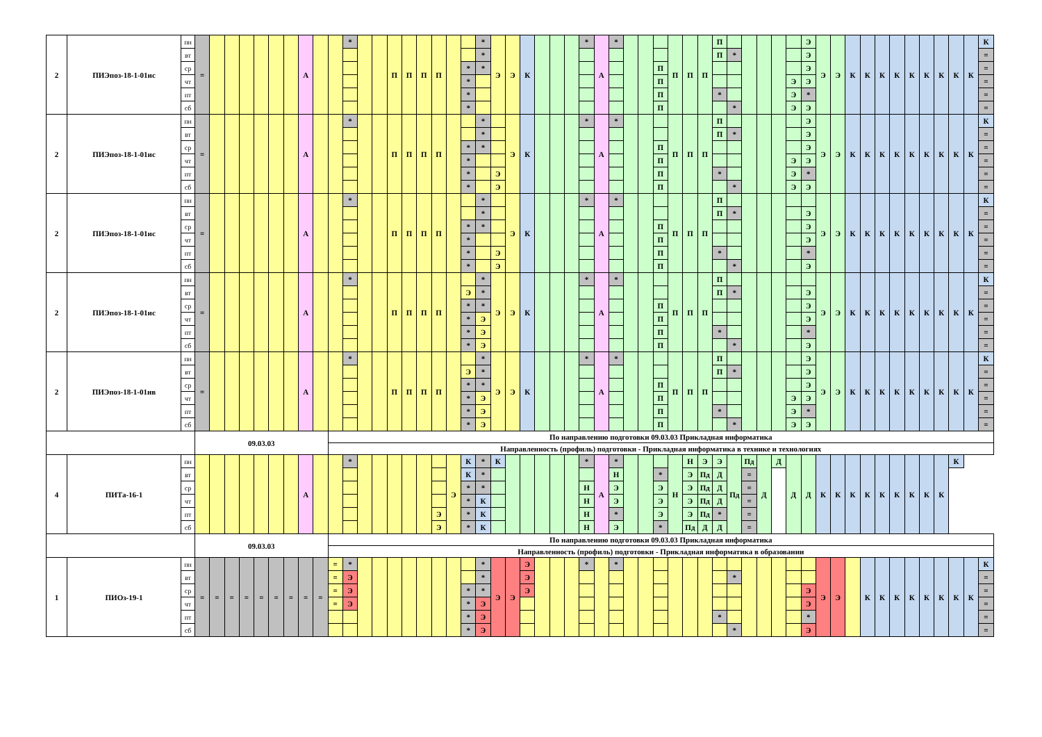| 2 | ПИЭпоз-18-1-01ис | пн | = | | | | | | | А | | | * | | | П | П | П | П | | | * | Э | Э | К | | | | * | А | * | | | | П | П | П | П | | | | | | Э | Э | Э | К | К | К | К | К | К | К | К | К | К |
| | | вт | | | | | | | | | | | | | | | | | | | | * | | | | | | | | | | | | | | | | П | * | | | | | Э | | | | | | | | | | | | = |
| | | ср | | | | | | | | | | | | | | | | | | | * | * | | | | | | | | | | | | П | | | | | | | | | | Э | | | | | | | | | | | | = |
| | | чт | | | | | | | | | | | | | | | | | | | * | | | | | | | | | | | | | П | | | | | | | | | Э | Э | | | | | | | | | | | | = |
| | | пт | | | | | | | | | | | | | | | | | | | * | | | | | | | | | | | | | П | | | | * | | | | | Э | * | | | | | | | | | | | | = |
| | | сб | | | | | | | | | | | | | | | | | | | * | | | | | | | | | | | | | П | | | | | * | | | | Э | Э | | | | | | | | | | | | = |
| 2 | ПИЭпоз-18-1-01ис | пн | = | | | | | | | А | | | * | | | П | П | П | П | | | * | | Э | К | | | | * | А | * | | | | П | П | П | П | | | | | | Э | Э | Э | К | К | К | К | К | К | К | К | К | К |
| | | вт | | | | | | | | | | | | | | | | | | | | * | | | | | | | | | | | | | | | | П | * | | | | | Э | | | | | | | | | | | | = |
| | | ср | | | | | | | | | | | | | | | | | | | * | * | | | | | | | | | | | | П | | | | | | | | | | Э | | | | | | | | | | | | = |
| | | чт | | | | | | | | | | | | | | | | | | | * | | | | | | | | | | | | | П | | | | | | | | | Э | Э | | | | | | | | | | | | = |
| | | пт | | | | | | | | | | | | | | | | | | | * | | Э | | | | | | | | | | | П | | | | * | | | | | Э | * | | | | | | | | | | | | = |
| | | сб | | | | | | | | | | | | | | | | | | | * | | Э | | | | | | | | | | | П | | | | | * | | | | Э | Э | | | | | | | | | | | | = |
| 2 | ПИЭпоз-18-1-01ис | пн | = | | | | | | | А | | | * | | | П | П | П | П | | | * | | Э | К | | | | * | А | * | | | | П | П | П | П | | | | | | | Э | Э | К | К | К | К | К | К | К | К | К | К |
| | | вт | | | | | | | | | | | | | | | | | | | | * | | | | | | | | | | | | | | | | П | * | | | | | Э | | | | | | | | | | | | = |
| | | ср | | | | | | | | | | | | | | | | | | | * | * | | | | | | | | | | | | П | | | | | | | | | | Э | | | | | | | | | | | | = |
| | | чт | | | | | | | | | | | | | | | | | | | * | | | | | | | | | | | | | П | | | | | | | | | | Э | | | | | | | | | | | | = |
| | | пт | | | | | | | | | | | | | | | | | | | * | | Э | | | | | | | | | | | П | | | | * | | | | | | * | | | | | | | | | | | | = |
| | | сб | | | | | | | | | | | | | | | | | | | * | | Э | | | | | | | | | | | П | | | | | * | | | | | Э | | | | | | | | | | | | = |
| 2 | ПИЭпоз-18-1-01ис | пн | = | | | | | | | А | | | * | | | П | П | П | П | | | * | Э | Э | К | | | | * | А | * | | | | П | П | П | П | | | | | | | Э | Э | К | К | К | К | К | К | К | К | К | К |
| | | вт | | | | | | | | | | | | | | | | | | | Э | * | | | | | | | | | | | | | | | | П | * | | | | | Э | | | | | | | | | | | | = |
| | | ср | | | | | | | | | | | | | | | | | | | * | * | | | | | | | | | | | | П | | | | | | | | | | Э | | | | | | | | | | | | = |
| | | чт | | | | | | | | | | | | | | | | | | | * | Э | | | | | | | | | | | | П | | | | | | | | | | Э | | | | | | | | | | | | = |
| | | пт | | | | | | | | | | | | | | | | | | | * | Э | | | | | | | | | | | | П | | | | * | | | | | | * | | | | | | | | | | | | = |
| | | сб | | | | | | | | | | | | | | | | | | | * | Э | | | | | | | | | | | | П | | | | | * | | | | | Э | | | | | | | | | | | | = |
| 2 | ПИЭпоз-18-1-01ив | пн | = | | | | | | | А | | | * | | | П | П | П | П | | | * | Э | Э | К | | | | * | А | * | | | | П | П | П | П | | | | | | Э | Э | Э | К | К | К | К | К | К | К | К | К | К |
| | | вт | | | | | | | | | | | | | | | | | | | Э | * | | | | | | | | | | | | | | | | П | * | | | | | Э | | | | | | | | | | | | = |
| | | ср | | | | | | | | | | | | | | | | | | | * | * | | | | | | | | | | | | П | | | | | | | | | | Э | | | | | | | | | | | | = |
| | | чт | | | | | | | | | | | | | | | | | | | * | Э | | | | | | | | | | | | П | | | | | | | | | Э | Э | | | | | | | | | | | | = |
| | | пт | | | | | | | | | | | | | | | | | | | * | Э | | | | | | | | | | | | П | | | | * | | | | | Э | * | | | | | | | | | | | | = |
| | | сб | | | | | | | | | | | | | | | | | | | * | Э | | | | | | | | | | | | П | | | | | * | | | | Э | Э | | | | | | | | | | | | = |
| | | | 09.03.03 | | | | | | | | | По направлению подготовки 09.03.03 Прикладная информатика | | | | | | | | | | | | | | | | | | | | | | | | | | | | | | | | | | | | | | | | | | | | |
| | | | | | | | | | | | | Направленность (профиль) подготовки - Прикладная информатика в технике и технологиях | | | | | | | | | | | | | | | | | | | | | | | | | | | | | | | | | | | | | | | | | | | | |
| 4 | ПИТа-16-1 | пн | | | | | | | | А | | | * | | | | | | | Э | К | * | К | | | | | | * | А | * | | | | Н | Н | Э | Э | Пд | Пд | Д | Д | Д | Д | К | К | К | К | К | К | К | К | К | К | | |
| | | вт | | | | | | | | | | | | | | | | | | | К | * | | | | | | | | | Н | | | * | | Э | Пд | Д | | = | | | | | | | | | | | | | | | | |
| | | ср | | | | | | | | | | | | | | | | | | | * | * | | | | | | | Н | | Э | | | Э | | Э | Пд | Д | | = | | | | | | | | | | | | | | | | |
| | | чт | | | | | | | | | | | | | | | | | | | * | К | | | | | | | Н | | Э | | | Э | | Э | Пд | Д | | = | | | | | | | | | | | | | | | | |
| | | пт | | | | | | | | | | | | | | | | | Э | | * | К | | | | | | | Н | | * | | | Э | | Э | Пд | * | | = | | | | | | | | | | | | | | | | |
| | | сб | | | | | | | | | | | | | | | | | Э | | * | К | | | | | | | Н | | Э | | | * | | Пд | Д | Д | | = | | | | | | | | | | | | | | | | |
| | | | 09.03.03 | | | | | | | | | По направлению подготовки 09.03.03 Прикладная информатика | | | | | | | | | | | | | | | | | | | | | | | | | | | | | | | | | | | | | | | | | | | | |
| | | | | | | | | | | | | Направленность (профиль) подготовки - Прикладная информатика в образовании | | | | | | | | | | | | | | | | | | | | | | | | | | | | | | | | | | | | | | | | | | | | |
| 1 | ПИОз-19-1 | пн | = | = | = | = | = | = | = | = | = | = | * | | | | | | | | | * | Э | Э | Э | | | | * | | * | | | | | | | | | | | | | | Э | Э | | К | К | К | К | К | К | К | К | К |
| | | вт | | | | | | | | | | = | Э | | | | | | | | | * | | | Э | | | | | | | | | | | | | | * | | | | | | | | | | | | | | | | | = |
| | | ср | | | | | | | | | | = | Э | | | | | | | | * | * | | | Э | | | | | | | | | | | | | | | | | | | Э | | | | | | | | | | | | = |
| | | чт | | | | | | | | | | = | Э | | | | | | | | * | Э | | | | | | | | | | | | | | | | | | | | | | Э | | | | | | | | | | | | = |
| | | пт | | | | | | | | | | | | | | | | | | | * | Э | | | | | | | | | | | | | | | | * | | | | | | * | | | | | | | | | | | | = |
| | | сб | | | | | | | | | | | | | | | | | | | * | Э | | | | | | | | | | | | | | | | | * | | | | | Э | | | | | | | | | | | | = |